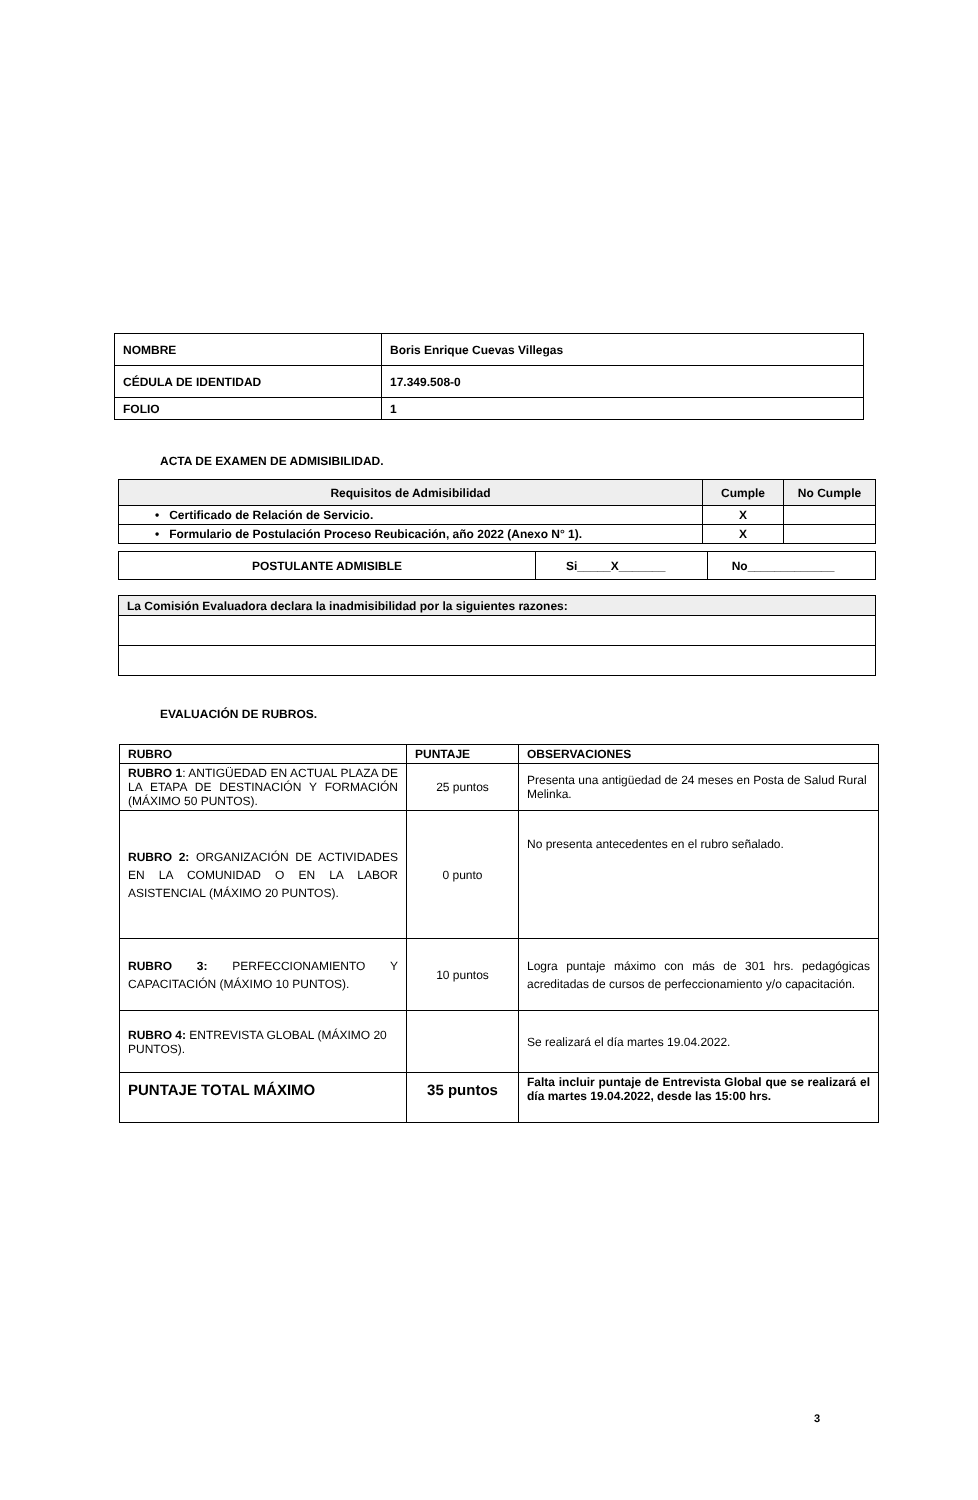| NOMBRE | Boris Enrique Cuevas Villegas |
| CÉDULA DE IDENTIDAD | 17.349.508-0 |
| FOLIO | 1 |
ACTA DE EXAMEN DE ADMISIBILIDAD.
| Requisitos de Admisibilidad | Cumple | No Cumple |
| --- | --- | --- |
| • Certificado de Relación de Servicio. | X | |
| • Formulario de Postulación Proceso Reubicación, año 2022 (Anexo N° 1). | X | |
| POSTULANTE ADMISIBLE | Si_____X_______ | No_____________ |
| La Comisión Evaluadora declara la inadmisibilidad por la siguientes razones: |
EVALUACIÓN DE RUBROS.
| RUBRO | PUNTAJE | OBSERVACIONES |
| --- | --- | --- |
| RUBRO 1 : ANTIGÜEDAD EN ACTUAL PLAZA DE LA ETAPA DE DESTINACIÓN Y FORMACIÓN (MÁXIMO 50 PUNTOS). | 25 puntos | Presenta una antigüedad de 24 meses en Posta de Salud Rural Melinka. |
| RUBRO 2: ORGANIZACIÓN DE ACTIVIDADES EN LA COMUNIDAD O EN LA LABOR ASISTENCIAL (MÁXIMO 20 PUNTOS). | 0 punto | No presenta antecedentes en el rubro señalado. |
| RUBRO 3: PERFECCIONAMIENTO Y CAPACITACIÓN (MÁXIMO 10 PUNTOS). | 10 puntos | Logra puntaje máximo con más de 301 hrs. pedagógicas acreditadas de cursos de perfeccionamiento y/o capacitación. |
| RUBRO 4: ENTREVISTA GLOBAL (MÁXIMO 20 PUNTOS). | | Se realizará el día martes 19.04.2022. |
| PUNTAJE TOTAL MÁXIMO | 35 puntos | Falta incluir puntaje de Entrevista Global que se realizará el día martes 19.04.2022, desde las 15:00 hrs. |
3